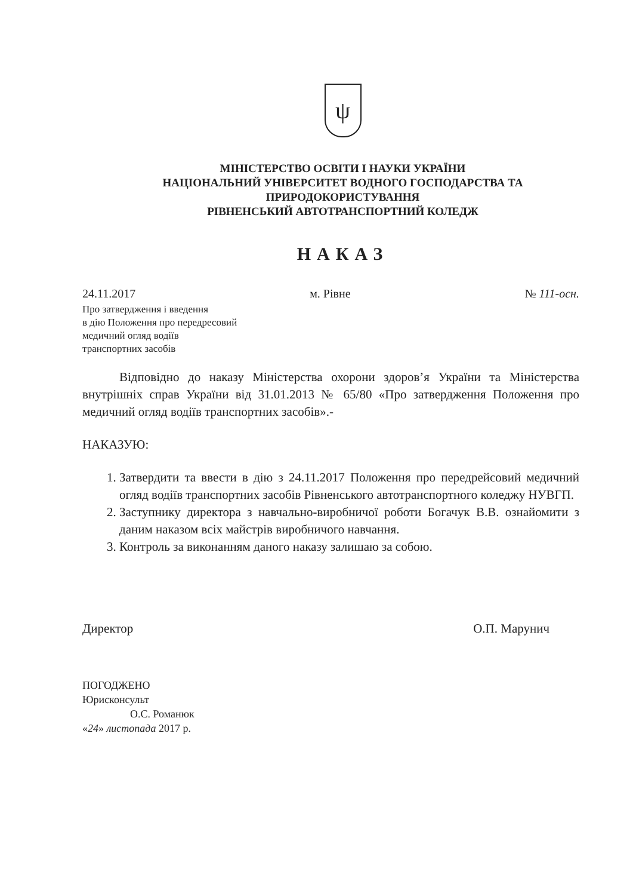ψ
МІНІСТЕРСТВО ОСВІТИ І НАУКИ УКРАЇНИ
НАЦІОНАЛЬНИЙ УНІВЕРСИТЕТ ВОДНОГО ГОСПОДАРСТВА ТА
ПРИРОДОКОРИСТУВАННЯ
РІВНЕНСЬКИЙ АВТОТРАНСПОРТНИЙ КОЛЕДЖ
НАКАЗ
24.11.2017 м. Рівне № 111-осн.
Про затвердження і введення
в дію Положення про передресовий
медичний огляд водіїв
транспортних засобів
Відповідно до наказу Міністерства охорони здоров’я України та Міністерства внутрішніх справ України від 31.01.2013 № 65/80 «Про затвердження Положення про медичний огляд водіїв транспортних засобів».-
НАКАЗУЮ:
1. Затвердити та ввести в дію з 24.11.2017 Положення про передрейсовий медичний огляд водіїв транспортних засобів Рівненського автотранспортного коледжу НУВГП.
2. Заступнику директора з навчально-виробничої роботи Богачук В.В. ознайомити з даним наказом всіх майстрів виробничого навчання.
3. Контроль за виконанням даного наказу залишаю за собою.
Директор О.П. Марунич
ПОГОДЖЕНО
Юрисконсульт
О.С. Романюк
«24» листопада 2017 р.